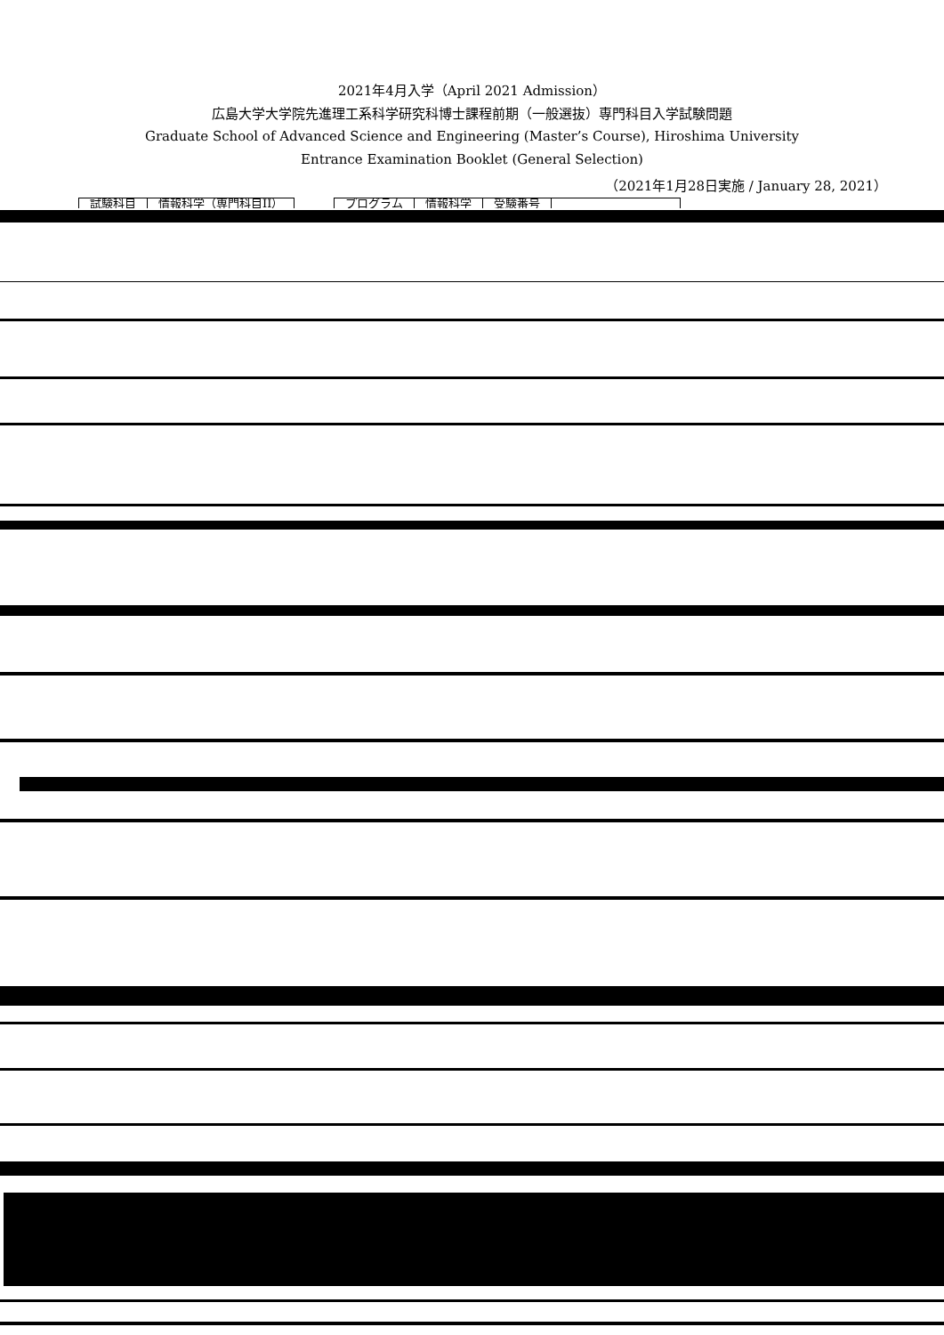2021年4月入学（April 2021 Admission）
広島大学大学院先進理工系科学研究科博士課程前期（一般選抜）専門科目入学試験問題
Graduate School of Advanced Science and Engineering (Master’s Course), Hiroshima University
Entrance Examination Booklet (General Selection)
（2021年1月28日実施 / January 28, 2021）
| 試験科目 | 情報科学（専門科目II） | | プログラム | 情報科学 | 受験番号 | |